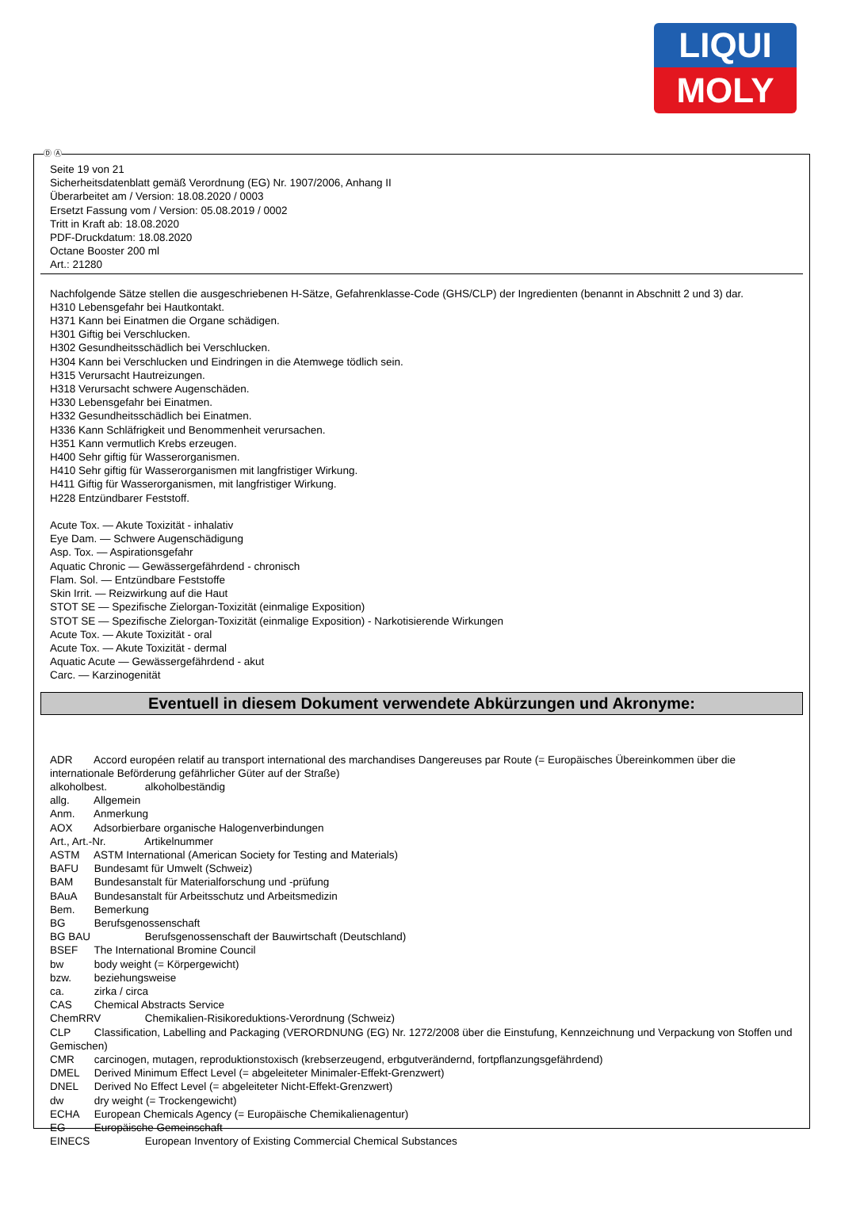LIQUI
MOLY
Ⓓ Ⓐ
Seite 19 von 21
Sicherheitsdatenblatt gemäß Verordnung (EG) Nr. 1907/2006, Anhang II
Überarbeitet am / Version: 18.08.2020 / 0003
Ersetzt Fassung vom / Version: 05.08.2019 / 0002
Tritt in Kraft ab: 18.08.2020
PDF-Druckdatum: 18.08.2020
Octane Booster 200 ml
Art.: 21280
Nachfolgende Sätze stellen die ausgeschriebenen H-Sätze, Gefahrenklasse-Code (GHS/CLP) der Ingredienten (benannt in Abschnitt 2 und 3) dar.
H310 Lebensgefahr bei Hautkontakt.
H371 Kann bei Einatmen die Organe schädigen.
H301 Giftig bei Verschlucken.
H302 Gesundheitsschädlich bei Verschlucken.
H304 Kann bei Verschlucken und Eindringen in die Atemwege tödlich sein.
H315 Verursacht Hautreizungen.
H318 Verursacht schwere Augenschäden.
H330 Lebensgefahr bei Einatmen.
H332 Gesundheitsschädlich bei Einatmen.
H336 Kann Schläfrigkeit und Benommenheit verursachen.
H351 Kann vermutlich Krebs erzeugen.
H400 Sehr giftig für Wasserorganismen.
H410 Sehr giftig für Wasserorganismen mit langfristiger Wirkung.
H411 Giftig für Wasserorganismen, mit langfristiger Wirkung.
H228 Entzündbarer Feststoff.
Acute Tox. — Akute Toxizität - inhalativ
Eye Dam. — Schwere Augenschädigung
Asp. Tox. — Aspirationsgefahr
Aquatic Chronic — Gewässergefährdend - chronisch
Flam. Sol. — Entzündbare Feststoffe
Skin Irrit. — Reizwirkung auf die Haut
STOT SE — Spezifische Zielorgan-Toxizität (einmalige Exposition)
STOT SE — Spezifische Zielorgan-Toxizität (einmalige Exposition) - Narkotisierende Wirkungen
Acute Tox. — Akute Toxizität - oral
Acute Tox. — Akute Toxizität - dermal
Aquatic Acute — Gewässergefährdend - akut
Carc. — Karzinogenität
Eventuell in diesem Dokument verwendete Abkürzungen und Akronyme:
ADR Accord européen relatif au transport international des marchandises Dangereuses par Route (= Europäisches Übereinkommen über die internationale Beförderung gefährlicher Güter auf der Straße)
alkoholbest. alkoholbeständig
allg. Allgemein
Anm. Anmerkung
AOX Adsorbierbare organische Halogenverbindungen
Art., Art.-Nr. Artikelnummer
ASTM ASTM International (American Society for Testing and Materials)
BAFU Bundesamt für Umwelt (Schweiz)
BAM Bundesanstalt für Materialforschung und -prüfung
BAuA Bundesanstalt für Arbeitsschutz und Arbeitsmedizin
Bem. Bemerkung
BG Berufsgenossenschaft
BG BAU Berufsgenossenschaft der Bauwirtschaft (Deutschland)
BSEF The International Bromine Council
bw body weight (= Körpergewicht)
bzw. beziehungsweise
ca. zirka / circa
CAS Chemical Abstracts Service
ChemRRV Chemikalien-Risikoreduktions-Verordnung (Schweiz)
CLP Classification, Labelling and Packaging (VERORDNUNG (EG) Nr. 1272/2008 über die Einstufung, Kennzeichnung und Verpackung von Stoffen und Gemischen)
CMR carcinogen, mutagen, reproduktionstoxisch (krebserzeugend, erbgutverändernd, fortpflanzungsgefährdend)
DMEL Derived Minimum Effect Level (= abgeleiteter Minimaler-Effekt-Grenzwert)
DNEL Derived No Effect Level (= abgeleiteter Nicht-Effekt-Grenzwert)
dw dry weight (= Trockengewicht)
ECHA European Chemicals Agency (= Europäische Chemikalienagentur)
EG Europäische Gemeinschaft
EINECS European Inventory of Existing Commercial Chemical Substances